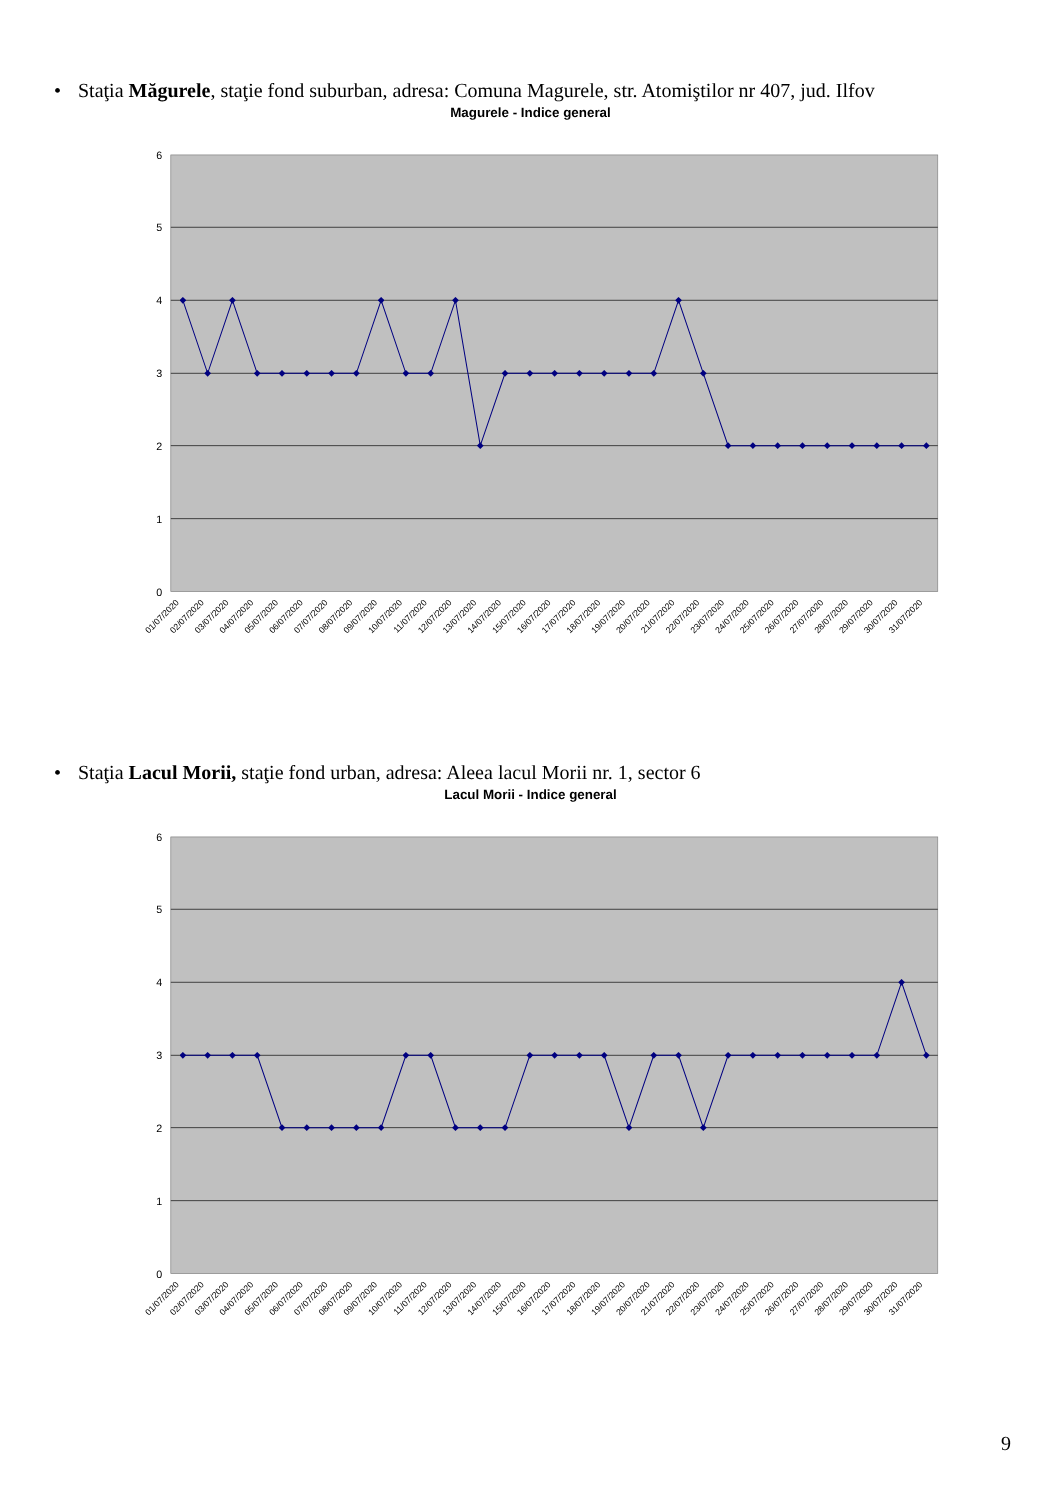• Staţia Măgurele, staţie fond suburban, adresa: Comuna Magurele, str. Atomiştilor nr 407, jud. Ilfov
Magurele - Indice general
6
5
4
3
2
1
0
01/07/2020
02/07/2020
03/07/2020
04/07/2020
05/07/2020
06/07/2020
07/07/2020
08/07/2020
09/07/2020
10/07/2020
11/07/2020
12/07/2020
13/07/2020
14/07/2020
15/07/2020
16/07/2020
17/07/2020
18/07/2020
19/07/2020
20/07/2020
21/07/2020
22/07/2020
23/07/2020
24/07/2020
25/07/2020
26/07/2020
27/07/2020
28/07/2020
29/07/2020
30/07/2020
31/07/2020
• Staţia Lacul Morii, staţie fond urban, adresa: Aleea lacul Morii nr. 1, sector 6
Lacul Morii - Indice general
6
5
4
3
2
1
0
01/07/2020
02/07/2020
03/07/2020
04/07/2020
05/07/2020
06/07/2020
07/07/2020
08/07/2020
09/07/2020
10/07/2020
11/07/2020
12/07/2020
13/07/2020
14/07/2020
15/07/2020
16/07/2020
17/07/2020
18/07/2020
19/07/2020
20/07/2020
21/07/2020
22/07/2020
23/07/2020
24/07/2020
25/07/2020
26/07/2020
27/07/2020
28/07/2020
29/07/2020
30/07/2020
31/07/2020
9